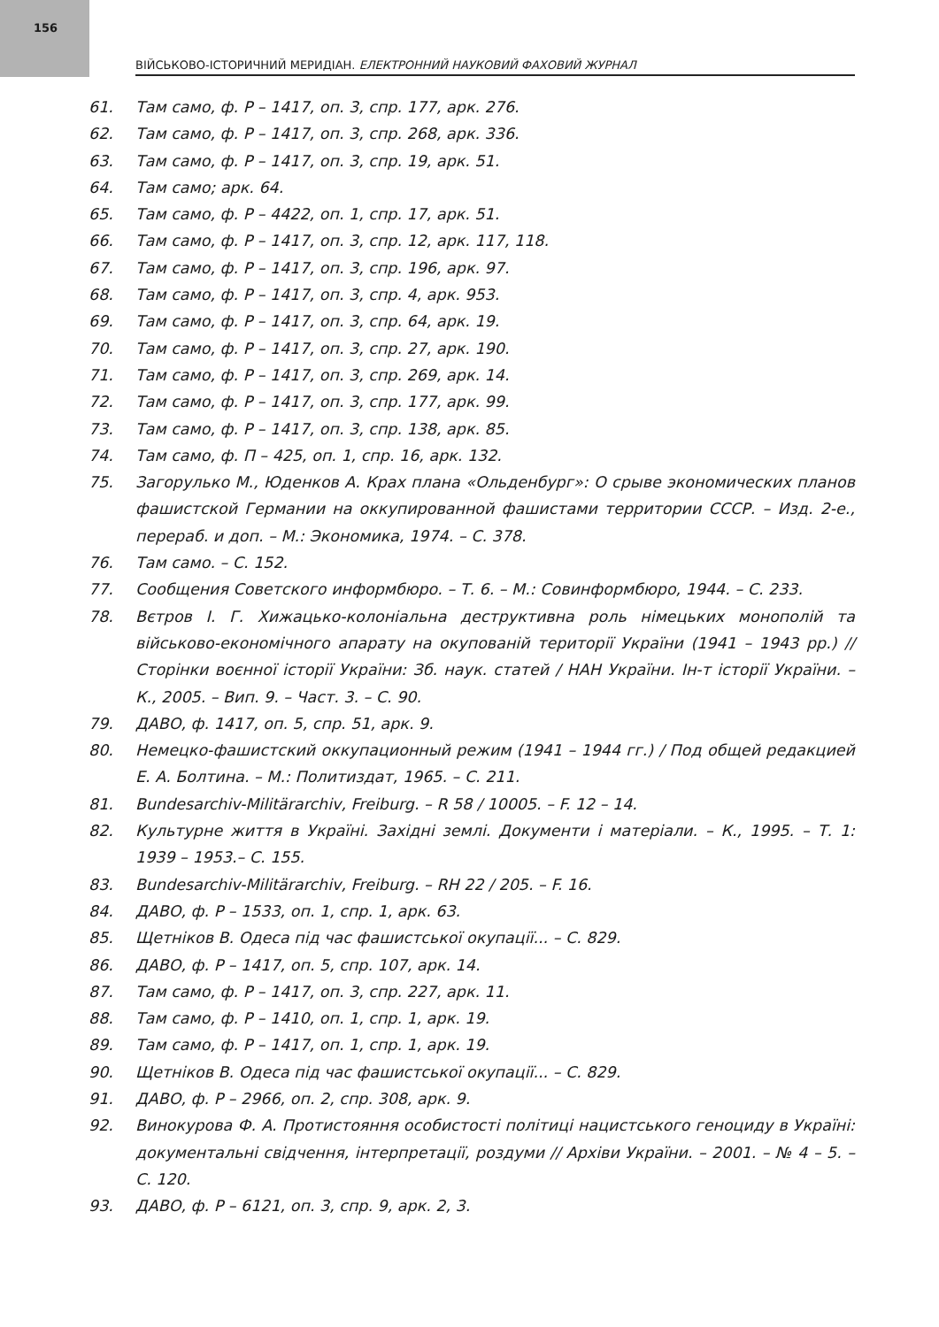156
ВІЙСЬКОВО-ІСТОРИЧНИЙ МЕРИДІАН. ЕЛЕКТРОННИЙ НАУКОВИЙ ФАХОВИЙ ЖУРНАЛ
61. Там само, ф. Р – 1417, оп. 3, спр. 177, арк. 276.
62. Там само, ф. Р – 1417, оп. 3, спр. 268, арк. 336.
63. Там само, ф. Р – 1417, оп. 3, спр. 19, арк. 51.
64. Там само; арк. 64.
65. Там само, ф. Р – 4422, оп. 1, спр. 17, арк. 51.
66. Там само, ф. Р – 1417, оп. 3, спр. 12, арк. 117, 118.
67. Там само, ф. Р – 1417, оп. 3, спр. 196, арк. 97.
68. Там само, ф. Р – 1417, оп. 3, спр. 4, арк. 953.
69. Там само, ф. Р – 1417, оп. 3, спр. 64, арк. 19.
70. Там само, ф. Р – 1417, оп. 3, спр. 27, арк. 190.
71. Там само, ф. Р – 1417, оп. 3, спр. 269, арк. 14.
72. Там само, ф. Р – 1417, оп. 3, спр. 177, арк. 99.
73. Там само, ф. Р – 1417, оп. 3, спр. 138, арк. 85.
74. Там само, ф. П – 425, оп. 1, спр. 16, арк. 132.
75. Загорулько М., Юденков А. Крах плана «Ольденбург»: О срыве экономических планов фашистской Германии на оккупированной фашистами территории СССР. – Изд. 2-е., перераб. и доп. – М.: Экономика, 1974. – С. 378.
76. Там само. – С. 152.
77. Сообщения Советского информбюро. – Т. 6. – М.: Совинформбюро, 1944. – С. 233.
78. Вєтров І. Г. Хижацько-колоніальна деструктивна роль німецьких монополій та військово-економічного апарату на окупованій території України (1941 – 1943 рр.) // Сторінки воєнної історії України: Зб. наук. статей / НАН України. Ін-т історії України. – К., 2005. – Вип. 9. – Част. 3. – С. 90.
79. ДАВО, ф. 1417, оп. 5, спр. 51, арк. 9.
80. Немецко-фашистский оккупационный режим (1941 – 1944 гг.) / Под общей редакцией Е. А. Болтина. – М.: Политиздат, 1965. – С. 211.
81. Bundesarchiv-Militärarchiv, Freiburg. – R 58 / 10005. – F. 12 – 14.
82. Культурне життя в Україні. Західні землі. Документи і матеріали. – К., 1995. – Т. 1: 1939 – 1953.– С. 155.
83. Bundesarchiv-Militärarchiv, Freiburg. – RH 22 / 205. – F. 16.
84. ДАВО, ф. Р – 1533, оп. 1, спр. 1, арк. 63.
85. Щетніков В. Одеса під час фашистської окупації... – С. 829.
86. ДАВО, ф. Р – 1417, оп. 5, спр. 107, арк. 14.
87. Там само, ф. Р – 1417, оп. 3, спр. 227, арк. 11.
88. Там само, ф. Р – 1410, оп. 1, спр. 1, арк. 19.
89. Там само, ф. Р – 1417, оп. 1, спр. 1, арк. 19.
90. Щетніков В. Одеса під час фашистської окупації... – С. 829.
91. ДАВО, ф. Р – 2966, оп. 2, спр. 308, арк. 9.
92. Винокурова Ф. А. Протистояння особистості політиці нацистського геноциду в Україні: документальні свідчення, інтерпретації, роздуми // Архіви України. – 2001. – № 4 – 5. – С. 120.
93. ДАВО, ф. Р – 6121, оп. 3, спр. 9, арк. 2, 3.